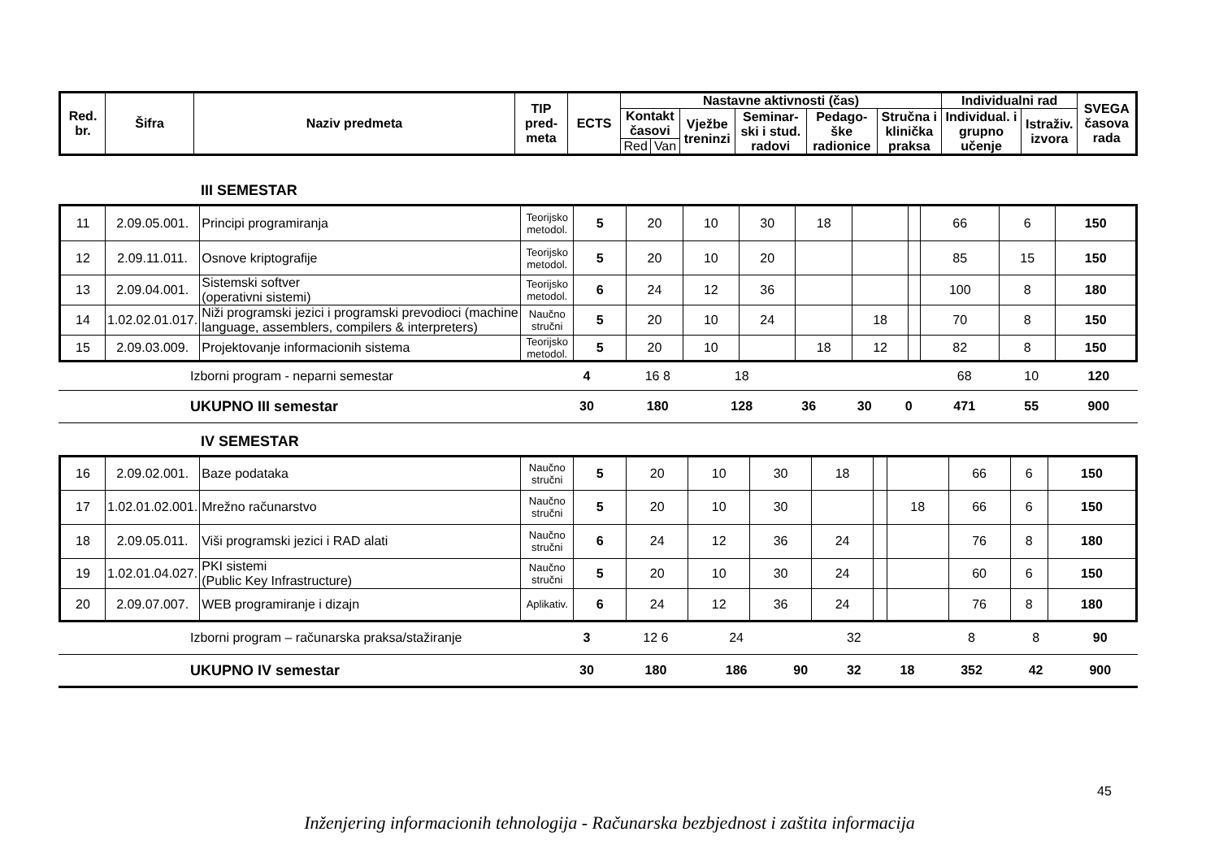| Red. br. | Šifra | Naziv predmeta | TIP pred-meta | ECTS | Nastavne aktivnosti (čas) | | | | | | Individualni rad | | SVEGA časova rada |
| --- | --- | --- | --- | --- | --- | --- | --- | --- | --- | --- | --- | --- | --- |
| | | | | | Kontakt časovi | | Vježbe treninzi | Seminar-ski i stud. radovi | Pedago-ške radionice | Stručna i klinička praksa | Individual. i grupno učenje | Istraživ. izvora | |
| | | | | | Red | Van | | | | | | | |
III SEMESTAR
| 11 | 2.09.05.001. | Principi programiranja | Teorijsko metodol. | 5 | 20 | 10 | 30 | 18 | | | 66 | 6 | 150 |
| 12 | 2.09.11.011. | Osnove kriptografije | Teorijsko metodol. | 5 | 20 | 10 | 20 | | | | 85 | 15 | 150 |
| 13 | 2.09.04.001. | Sistemski softver (operativni sistemi) | Teorijsko metodol. | 6 | 24 | 12 | 36 | | | | 100 | 8 | 180 |
| 14 | 1.02.02.01.017. | Niži programski jezici i programski prevodioci (machine language, assemblers, compilers & interpreters) | Naučno stručni | 5 | 20 | 10 | 24 | | 18 | | 70 | 8 | 150 |
| 15 | 2.09.03.009. | Projektovanje informacionih sistema | Teorijsko metodol. | 5 | 20 | 10 | | 18 | 12 | | 82 | 8 | 150 |
| | Izborni program - neparni semestar | | 4 | 16 8 | 18 | | | | 68 | 10 | 120 |
| | UKUPNO III semestar | | 30 | 180 | 128 | 36 | 30 | 0 | 471 | 55 | 900 |
IV SEMESTAR
| 16 | 2.09.02.001. | Baze podataka | Naučno stručni | 5 | 20 | 10 | 30 | 18 | | | 66 | 6 | 150 |
| 17 | 1.02.01.02.001. | Mrežno računarstvo | Naučno stručni | 5 | 20 | 10 | 30 | | | 18 | 66 | 6 | 150 |
| 18 | 2.09.05.011. | Viši programski jezici i RAD alati | Naučno stručni | 6 | 24 | 12 | 36 | 24 | | | 76 | 8 | 180 |
| 19 | 1.02.01.04.027. | PKI sistemi (Public Key Infrastructure) | Naučno stručni | 5 | 20 | 10 | 30 | 24 | | | 60 | 6 | 150 |
| 20 | 2.09.07.007. | WEB programiranje i dizajn | Aplikativ. | 6 | 24 | 12 | 36 | 24 | | | 76 | 8 | 180 |
| | Izborni program – računarska praksa/stažiranje | | 3 | 12 6 | 24 | | 32 | | 8 | 8 | 90 |
| | UKUPNO IV semestar | | 30 | 180 | 186 | 90 | 32 | 18 | 352 | 42 | 900 |
45
Inženjering informacionih tehnologija - Računarska bezbjednost i zaštita informacija